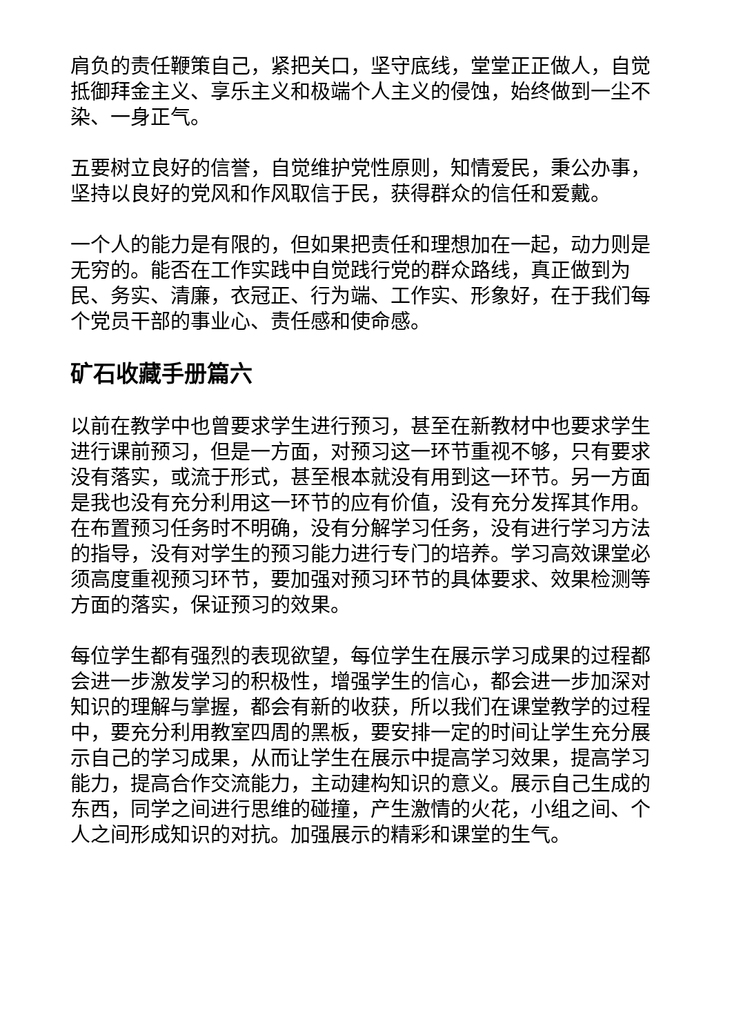肩负的责任鞭策自己，紧把关口，坚守底线，堂堂正正做人，自觉抵御拜金主义、享乐主义和极端个人主义的侵蚀，始终做到一尘不染、一身正气。
五要树立良好的信誉，自觉维护党性原则，知情爱民，秉公办事，坚持以良好的党风和作风取信于民，获得群众的信任和爱戴。
一个人的能力是有限的，但如果把责任和理想加在一起，动力则是无穷的。能否在工作实践中自觉践行党的群众路线，真正做到为民、务实、清廉，衣冠正、行为端、工作实、形象好，在于我们每个党员干部的事业心、责任感和使命感。
矿石收藏手册篇六
以前在教学中也曾要求学生进行预习，甚至在新教材中也要求学生进行课前预习，但是一方面，对预习这一环节重视不够，只有要求没有落实，或流于形式，甚至根本就没有用到这一环节。另一方面是我也没有充分利用这一环节的应有价值，没有充分发挥其作用。在布置预习任务时不明确，没有分解学习任务，没有进行学习方法的指导，没有对学生的预习能力进行专门的培养。学习高效课堂必须高度重视预习环节，要加强对预习环节的具体要求、效果检测等方面的落实，保证预习的效果。
每位学生都有强烈的表现欲望，每位学生在展示学习成果的过程都会进一步激发学习的积极性，增强学生的信心，都会进一步加深对知识的理解与掌握，都会有新的收获，所以我们在课堂教学的过程中，要充分利用教室四周的黑板，要安排一定的时间让学生充分展示自己的学习成果，从而让学生在展示中提高学习效果，提高学习能力，提高合作交流能力，主动建构知识的意义。展示自己生成的东西，同学之间进行思维的碰撞，产生激情的火花，小组之间、个人之间形成知识的对抗。加强展示的精彩和课堂的生气。